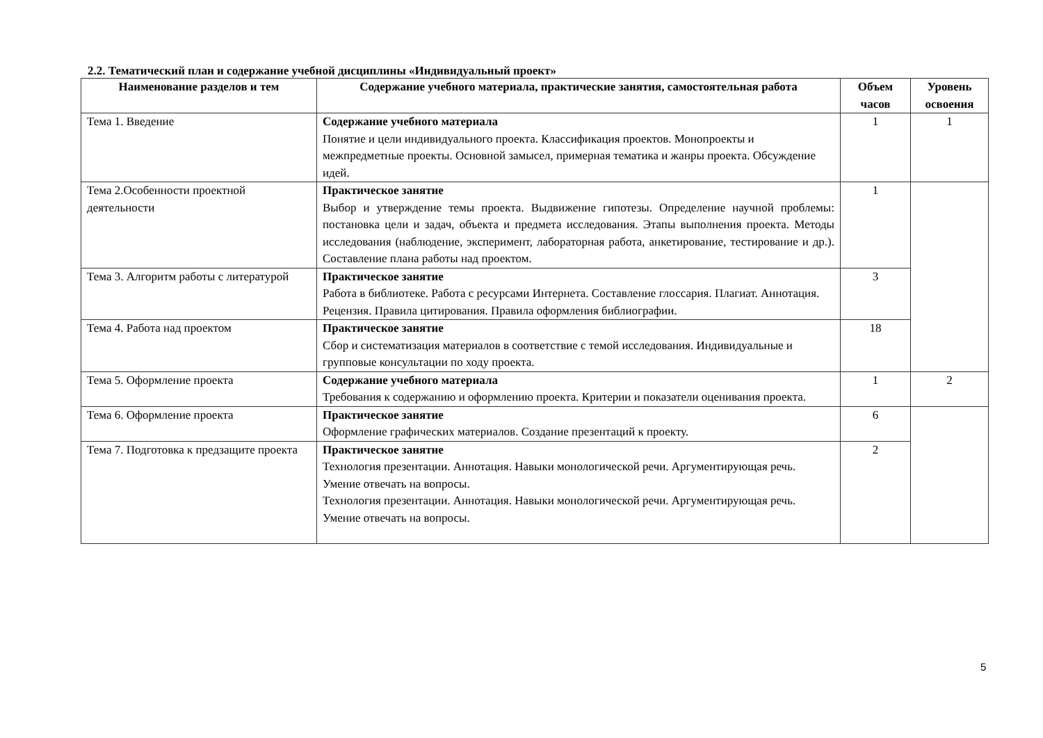2.2. Тематический план и содержание учебной дисциплины «Индивидуальный проект»
| Наименование разделов и тем | Содержание учебного материала, практические занятия, самостоятельная работа | Объем часов | Уровень освоения |
| --- | --- | --- | --- |
| Тема 1. Введение | Содержание учебного материала Понятие и цели индивидуального проекта. Классификация проектов. Монопроекты и межпредметные проекты. Основной замысел, примерная тематика и жанры проекта. Обсуждение идей. | 1 | 1 |
| Тема 2.Особенности проектной деятельности | Практическое занятие Выбор и утверждение темы проекта. Выдвижение гипотезы. Определение научной проблемы: постановка цели и задач, объекта и предмета исследования. Этапы выполнения проекта. Методы исследования (наблюдение, эксперимент, лабораторная работа, анкетирование, тестирование и др.). Составление плана работы над проектом. | 1 | |
| Тема 3. Алгоритм работы с литературой | Практическое занятие Работа в библиотеке. Работа с ресурсами Интернета. Составление глоссария. Плагиат. Аннотация. Рецензия. Правила цитирования. Правила оформления библиографии. | 3 | |
| Тема 4. Работа над проектом | Практическое занятие Сбор и систематизация материалов в соответствие с темой исследования. Индивидуальные и групповые консультации по ходу проекта. | 18 | |
| Тема 5. Оформление проекта | Содержание учебного материала Требования к содержанию и оформлению проекта. Критерии и показатели оценивания проекта. | 1 | 2 |
| Тема 6. Оформление проекта | Практическое занятие Оформление графических материалов. Создание презентаций к проекту. | 6 | |
| Тема 7. Подготовка к предзащите проекта | Практическое занятие Технология презентации. Аннотация. Навыки монологической речи. Аргументирующая речь. Умение отвечать на вопросы. Технология презентации. Аннотация. Навыки монологической речи. Аргументирующая речь. Умение отвечать на вопросы. | 2 | |
5